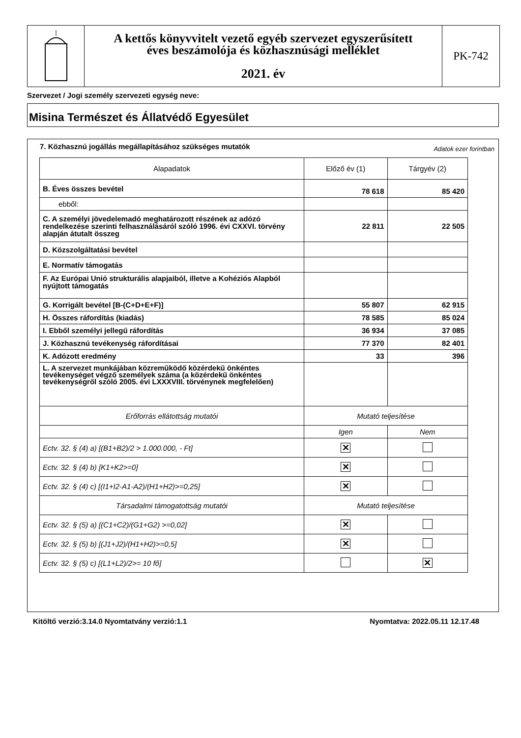A kettős könyvvitelt vezető egyéb szervezet egyszerűsített
éves beszámolója és közhasznúsági melléklet
2021. év
PK-742
Szervezet / Jogi személy szervezeti egység neve:
Misina Természet és Állatvédő Egyesület
7. Közhasznú jogállás megállapításához szükséges mutatók Adatok ezer forintban
| Alapadatok | Előző év (1) | Tárgyév (2) |
| --- | --- | --- |
| B. Éves összes bevétel | 78 618 | 85 420 |
| ebből: | | |
| C. A személyi jövedelemadó meghatározott részének az adózó rendelkezése szerinti felhasználásáról szóló 1996. évi CXXVI. törvény alapján átutalt összeg | 22 811 | 22 505 |
| D. Közszolgáltatási bevétel | | |
| E. Normatív támogatás | | |
| F. Az Európai Unió strukturális alapjaiból, illetve a Kohéziós Alapból nyújtott támogatás | | |
| G. Korrigált bevétel [B-(C+D+E+F)] | 55 807 | 62 915 |
| H. Összes ráfordítás (kiadás) | 78 585 | 85 024 |
| I. Ebből személyi jellegű ráfordítás | 36 934 | 37 085 |
| J. Közhasznú tevékenység ráfordításai | 77 370 | 82 401 |
| K. Adózott eredmény | 33 | 396 |
| L. A szervezet munkájában közreműködő közérdekű önkéntes tevékenységet végző személyek száma (a közérdekű önkéntes tevékenységről szóló 2005. évi LXXXVIII. törvénynek megfelelően) | | |
| Erőforrás ellátottság mutatói | Mutató teljesítése | |
| | Igen | Nem |
| Ectv. 32. § (4) a) [(B1+B2)/2 > 1.000.000, - Ft] | ✕ | |
| Ectv. 32. § (4) b) [K1+K2>=0] | ✕ | |
| Ectv. 32. § (4) c) [(I1+I2-A1-A2)/(H1+H2)>=0,25] | ✕ | |
| Társadalmi támogatottság mutatói | Mutató teljesítése | |
| Ectv. 32. § (5) a) [(C1+C2)/(G1+G2) >=0,02] | ✕ | |
| Ectv. 32. § (5) b) [(J1+J2)/(H1+H2)>=0,5] | ✕ | |
| Ectv. 32. § (5) c) [(L1+L2)/2>= 10 fő] | | ✕ |
Kitöltő verzió:3.14.0 Nyomtatvány verzió:1.1 Nyomtatva: 2022.05.11 12.17.48